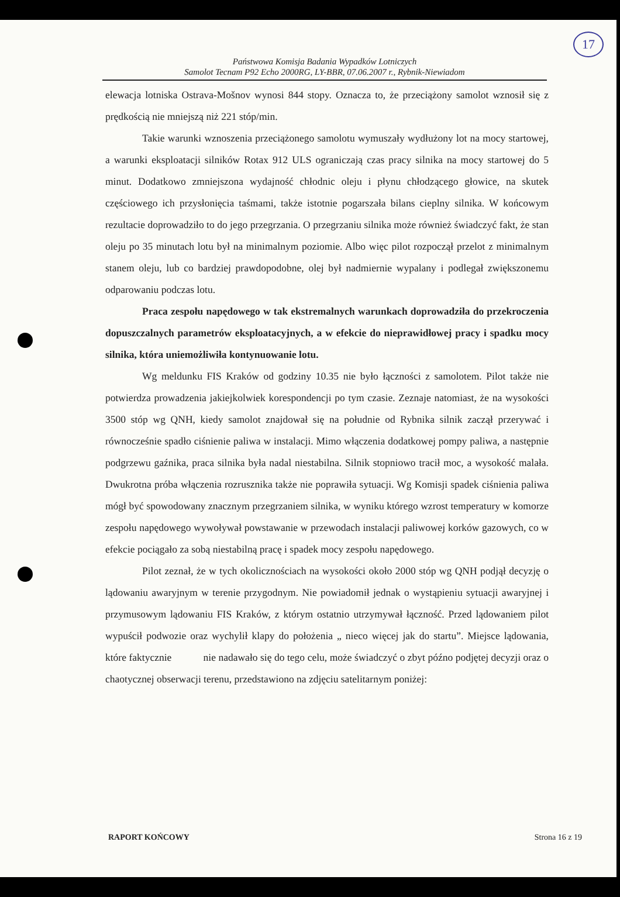17
Państwowa Komisja Badania Wypadków Lotniczych
Samolot Tecnam P92 Echo 2000RG, LY-BBR, 07.06.2007 r., Rybnik-Niewiadom
elewacja lotniska Ostrava-Mošnov wynosi 844 stopy. Oznacza to, że przeciążony samolot wznosił się z prędkością nie mniejszą niż 221 stóp/min.
Takie warunki wznoszenia przeciążonego samolotu wymuszały wydłużony lot na mocy startowej, a warunki eksploatacji silników Rotax 912 ULS ograniczają czas pracy silnika na mocy startowej do 5 minut. Dodatkowo zmniejszona wydajność chłodnic oleju i płynu chłodzącego głowice, na skutek częściowego ich przysłonięcia taśmami, także istotnie pogarszała bilans cieplny silnika. W końcowym rezultacie doprowadziło to do jego przegrzania. O przegrzaniu silnika może również świadczyć fakt, że stan oleju po 35 minutach lotu był na minimalnym poziomie. Albo więc pilot rozpoczął przelot z minimalnym stanem oleju, lub co bardziej prawdopodobne, olej był nadmiernie wypalany i podlegał zwiększonemu odparowaniu podczas lotu.
Praca zespołu napędowego w tak ekstremalnych warunkach doprowadziła do przekroczenia dopuszczalnych parametrów eksploatacyjnych, a w efekcie do nieprawidłowej pracy i spadku mocy silnika, która uniemożliwiła kontynuowanie lotu.
Wg meldunku FIS Kraków od godziny 10.35 nie było łączności z samolotem. Pilot także nie potwierdza prowadzenia jakiejkolwiek korespondencji po tym czasie. Zeznaje natomiast, że na wysokości 3500 stóp wg QNH, kiedy samolot znajdował się na południe od Rybnika silnik zaczął przerywać i równocześnie spadło ciśnienie paliwa w instalacji. Mimo włączenia dodatkowej pompy paliwa, a następnie podgrzewu gaźnika, praca silnika była nadal niestabilna. Silnik stopniowo tracił moc, a wysokość malała. Dwukrotna próba włączenia rozrusznika także nie poprawiła sytuacji. Wg Komisji spadek ciśnienia paliwa mógł być spowodowany znacznym przegrzaniem silnika, w wyniku którego wzrost temperatury w komorze zespołu napędowego wywoływał powstawanie w przewodach instalacji paliwowej korków gazowych, co w efekcie pociągało za sobą niestabilną pracę i spadek mocy zespołu napędowego.
Pilot zeznał, że w tych okolicznościach na wysokości około 2000 stóp wg QNH podjął decyzję o lądowaniu awaryjnym w terenie przygodnym. Nie powiadomił jednak o wystąpieniu sytuacji awaryjnej i przymusowym lądowaniu FIS Kraków, z którym ostatnio utrzymywał łączność. Przed lądowaniem pilot wypuścił podwozie oraz wychylił klapy do położenia „ nieco więcej jak do startu”. Miejsce lądowania, które faktycznie nie nadawało się do tego celu, może świadczyć o zbyt późno podjętej decyzji oraz o chaotycznej obserwacji terenu, przedstawiono na zdjęciu satelitarnym poniżej:
RAPORT KOŃCOWY Strona 16 z 19